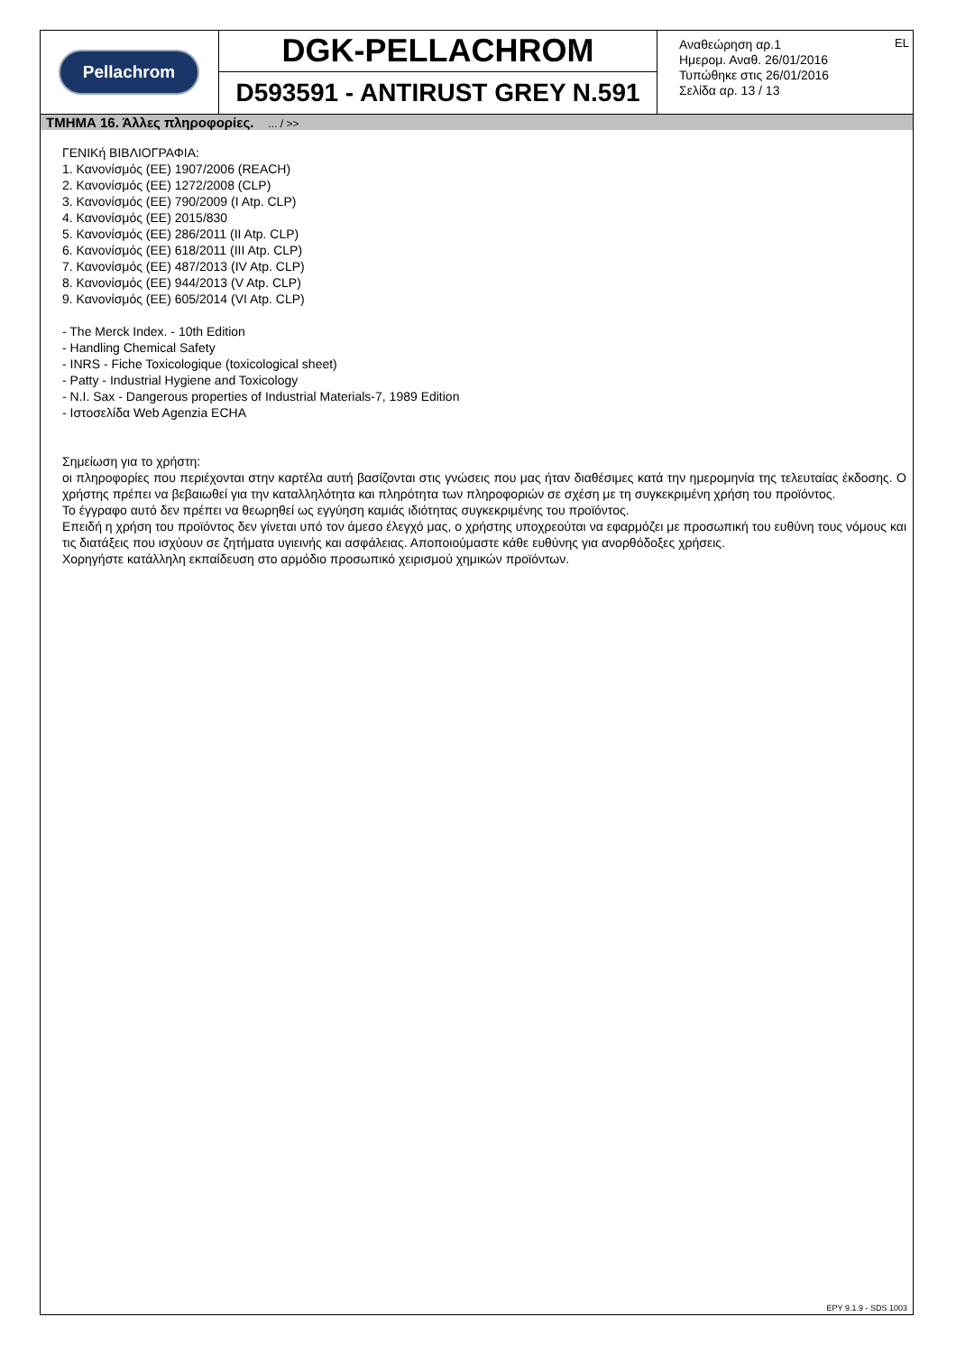Pellachrom
DGK-PELLACHROM
D593591 - ANTIRUST GREY N.591
Αναθεώρηση αρ.1
Ημερομ. Αναθ. 26/01/2016
Τυπώθηκε στις 26/01/2016
Σελίδα αρ. 13 / 13
EL
ΤΜΗΜΑ 16. Άλλες πληροφορίες. ... / >>
ΓΕΝΙΚή ΒΙΒΛΙΟΓΡΑΦΙΑ:
1. Κανονίσμός (ΕΕ) 1907/2006 (REACH)
2. Κανονίσμός (ΕΕ) 1272/2008 (CLP)
3. Κανονίσμός (ΕΕ) 790/2009 (I Atp. CLP)
4. Κανονίσμός (ΕΕ) 2015/830
5. Κανονίσμός (ΕΕ) 286/2011 (II Atp. CLP)
6. Κανονίσμός (ΕΕ) 618/2011 (III Atp. CLP)
7. Κανονίσμός (ΕΕ) 487/2013 (IV Atp. CLP)
8. Κανονίσμός (ΕΕ) 944/2013 (V Atp. CLP)
9. Κανονίσμός (ΕΕ) 605/2014 (VI Atp. CLP)
- The Merck Index. - 10th Edition
- Handling Chemical Safety
- INRS - Fiche Toxicologique (toxicological sheet)
- Patty - Industrial Hygiene and Toxicology
- N.I. Sax - Dangerous properties of Industrial Materials-7, 1989 Edition
- Ιστοσελίδα Web Agenzia ECHA
Σημείωση για το χρήστη:
οι πληροφορίες που περιέχονται στην καρτέλα αυτή βασίζονται στις γνώσεις που μας ήταν διαθέσιμες κατά την ημερομηνία της τελευταίας έκδοσης. Ο χρήστης πρέπει να βεβαιωθεί για την καταλληλότητα και πληρότητα των πληροφοριών σε σχέση με τη συγκεκριμένη χρήση του προϊόντος.
Το έγγραφο αυτό δεν πρέπει να θεωρηθεί ως εγγύηση καμιάς ιδιότητας συγκεκριμένης του προϊόντος.
Επειδή η χρήση του προϊόντος δεν γίνεται υπό τον άμεσο έλεγχό μας, ο χρήστης υποχρεούται να εφαρμόζει με προσωπική του ευθύνη τους νόμους και τις διατάξεις που ισχύουν σε ζητήματα υγιεινής και ασφάλειας. Αποποιούμαστε κάθε ευθύνης για ανορθόδοξες χρήσεις.
Χορηγήστε κατάλληλη εκπαίδευση στο αρμόδιο προσωπικό χειρισμού χημικών προϊόντων.
EPY 9.1.9 - SDS 1003